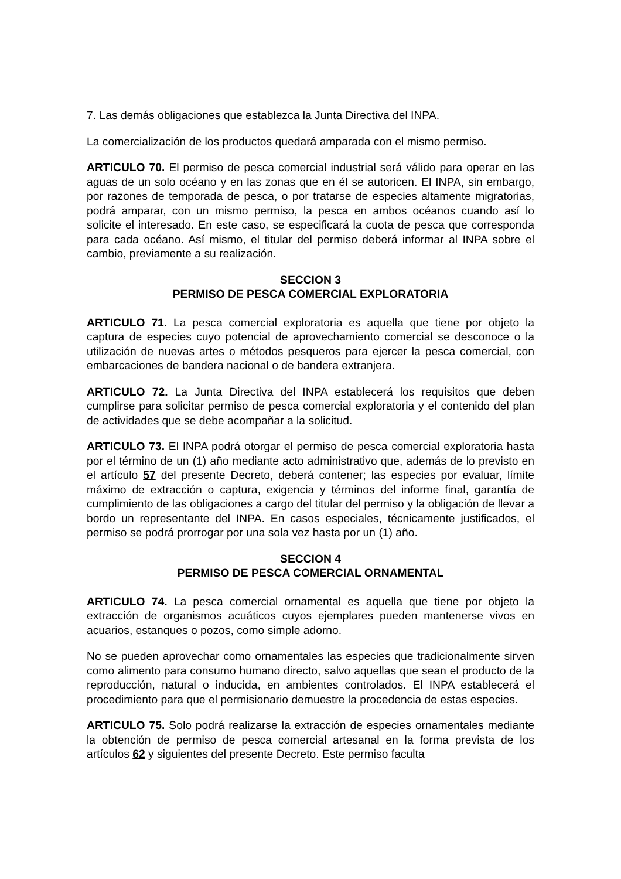7. Las demás obligaciones que establezca la Junta Directiva del INPA.
La comercialización de los productos quedará amparada con el mismo permiso.
ARTICULO 70. El permiso de pesca comercial industrial será válido para operar en las aguas de un solo océano y en las zonas que en él se autoricen. El INPA, sin embargo, por razones de temporada de pesca, o por tratarse de especies altamente migratorias, podrá amparar, con un mismo permiso, la pesca en ambos océanos cuando así lo solicite el interesado. En este caso, se especificará la cuota de pesca que corresponda para cada océano. Así mismo, el titular del permiso deberá informar al INPA sobre el cambio, previamente a su realización.
SECCION 3
PERMISO DE PESCA COMERCIAL EXPLORATORIA
ARTICULO 71. La pesca comercial exploratoria es aquella que tiene por objeto la captura de especies cuyo potencial de aprovechamiento comercial se desconoce o la utilización de nuevas artes o métodos pesqueros para ejercer la pesca comercial, con embarcaciones de bandera nacional o de bandera extranjera.
ARTICULO 72. La Junta Directiva del INPA establecerá los requisitos que deben cumplirse para solicitar permiso de pesca comercial exploratoria y el contenido del plan de actividades que se debe acompañar a la solicitud.
ARTICULO 73. El INPA podrá otorgar el permiso de pesca comercial exploratoria hasta por el término de un (1) año mediante acto administrativo que, además de lo previsto en el artículo 57 del presente Decreto, deberá contener; las especies por evaluar, límite máximo de extracción o captura, exigencia y términos del informe final, garantía de cumplimiento de las obligaciones a cargo del titular del permiso y la obligación de llevar a bordo un representante del INPA. En casos especiales, técnicamente justificados, el permiso se podrá prorrogar por una sola vez hasta por un (1) año.
SECCION 4
PERMISO DE PESCA COMERCIAL ORNAMENTAL
ARTICULO 74. La pesca comercial ornamental es aquella que tiene por objeto la extracción de organismos acuáticos cuyos ejemplares pueden mantenerse vivos en acuarios, estanques o pozos, como simple adorno.
No se pueden aprovechar como ornamentales las especies que tradicionalmente sirven como alimento para consumo humano directo, salvo aquellas que sean el producto de la reproducción, natural o inducida, en ambientes controlados. El INPA establecerá el procedimiento para que el permisionario demuestre la procedencia de estas especies.
ARTICULO 75. Solo podrá realizarse la extracción de especies ornamentales mediante la obtención de permiso de pesca comercial artesanal en la forma prevista de los artículos 62 y siguientes del presente Decreto. Este permiso faculta